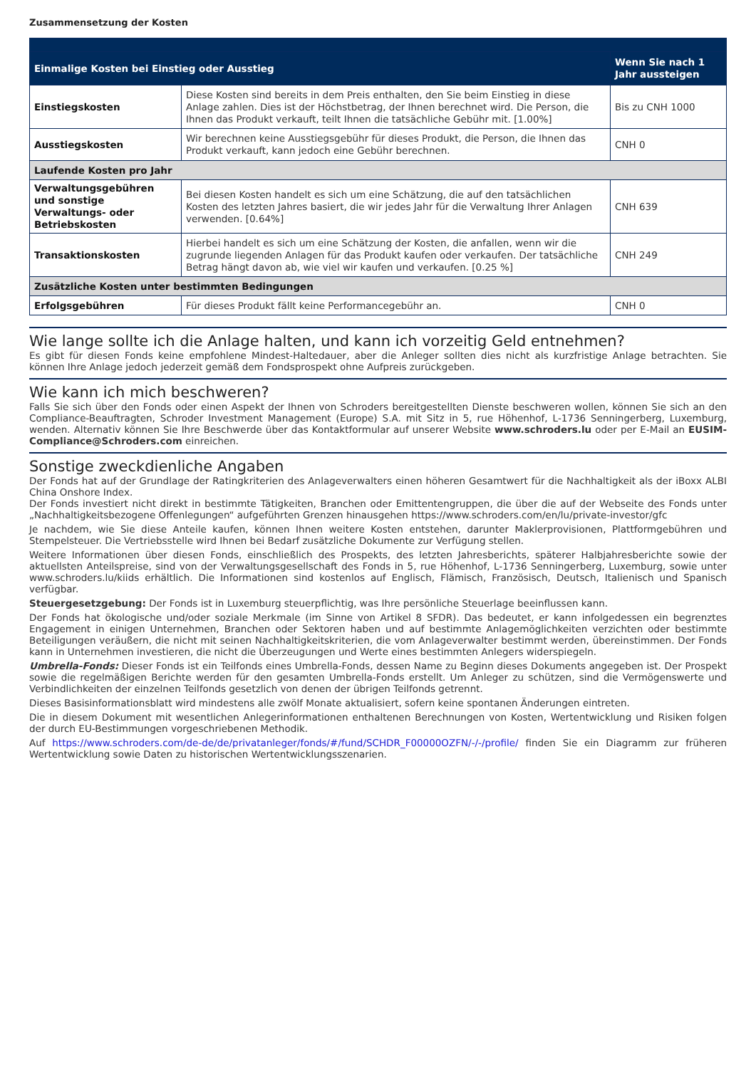Zusammensetzung der Kosten
| Einmalige Kosten bei Einstieg oder Ausstieg | | Wenn Sie nach 1 Jahr aussteigen |
| --- | --- | --- |
| Einstiegskosten | Diese Kosten sind bereits in dem Preis enthalten, den Sie beim Einstieg in diese Anlage zahlen. Dies ist der Höchstbetrag, der Ihnen berechnet wird. Die Person, die Ihnen das Produkt verkauft, teilt Ihnen die tatsächliche Gebühr mit. [1.00%] | Bis zu CNH 1000 |
| Ausstiegskosten | Wir berechnen keine Ausstiegsgebühr für dieses Produkt, die Person, die Ihnen das Produkt verkauft, kann jedoch eine Gebühr berechnen. | CNH 0 |
| Laufende Kosten pro Jahr | | |
| Verwaltungsgebühren und sonstige Verwaltungs- oder Betriebskosten | Bei diesen Kosten handelt es sich um eine Schätzung, die auf den tatsächlichen Kosten des letzten Jahres basiert, die wir jedes Jahr für die Verwaltung Ihrer Anlagen verwenden. [0.64%] | CNH 639 |
| Transaktionskosten | Hierbei handelt es sich um eine Schätzung der Kosten, die anfallen, wenn wir die zugrunde liegenden Anlagen für das Produkt kaufen oder verkaufen. Der tatsächliche Betrag hängt davon ab, wie viel wir kaufen und verkaufen. [0.25 %] | CNH 249 |
| Zusätzliche Kosten unter bestimmten Bedingungen | | |
| Erfolgsgebühren | Für dieses Produkt fällt keine Performancegebühr an. | CNH 0 |
Wie lange sollte ich die Anlage halten, und kann ich vorzeitig Geld entnehmen?
Es gibt für diesen Fonds keine empfohlene Mindest-Haltedauer, aber die Anleger sollten dies nicht als kurzfristige Anlage betrachten. Sie können Ihre Anlage jedoch jederzeit gemäß dem Fondsprospekt ohne Aufpreis zurückgeben.
Wie kann ich mich beschweren?
Falls Sie sich über den Fonds oder einen Aspekt der Ihnen von Schroders bereitgestellten Dienste beschweren wollen, können Sie sich an den Compliance-Beauftragten, Schroder Investment Management (Europe) S.A. mit Sitz in 5, rue Höhenhof, L-1736 Senningerberg, Luxemburg, wenden. Alternativ können Sie Ihre Beschwerde über das Kontaktformular auf unserer Website www.schroders.lu oder per E-Mail an EUSIM-Compliance@Schroders.com einreichen.
Sonstige zweckdienliche Angaben
Der Fonds hat auf der Grundlage der Ratingkriterien des Anlageverwalters einen höheren Gesamtwert für die Nachhaltigkeit als der iBoxx ALBI China Onshore Index.
Der Fonds investiert nicht direkt in bestimmte Tätigkeiten, Branchen oder Emittentengruppen, die über die auf der Webseite des Fonds unter „Nachhaltigkeitsbezogene Offenlegungen“ aufgeführten Grenzen hinausgehen https://www.schroders.com/en/lu/private-investor/gfc
Je nachdem, wie Sie diese Anteile kaufen, können Ihnen weitere Kosten entstehen, darunter Maklerprovisionen, Plattformgebühren und Stempelsteuer. Die Vertriebsstelle wird Ihnen bei Bedarf zusätzliche Dokumente zur Verfügung stellen.
Weitere Informationen über diesen Fonds, einschließlich des Prospekts, des letzten Jahresberichts, späterer Halbjahresberichte sowie der aktuellsten Anteilspreise, sind von der Verwaltungsgesellschaft des Fonds in 5, rue Höhenhof, L-1736 Senningerberg, Luxemburg, sowie unter www.schroders.lu/kiids erhältlich. Die Informationen sind kostenlos auf Englisch, Flämisch, Französisch, Deutsch, Italienisch und Spanisch verfügbar.
Steuergesetzgebung: Der Fonds ist in Luxemburg steuerpflichtig, was Ihre persönliche Steuerlage beeinflussen kann.
Der Fonds hat ökologische und/oder soziale Merkmale (im Sinne von Artikel 8 SFDR). Das bedeutet, er kann infolgedessen ein begrenztes Engagement in einigen Unternehmen, Branchen oder Sektoren haben und auf bestimmte Anlagemöglichkeiten verzichten oder bestimmte Beteiligungen veräußern, die nicht mit seinen Nachhaltigkeitskriterien, die vom Anlageverwalter bestimmt werden, übereinstimmen. Der Fonds kann in Unternehmen investieren, die nicht die Überzeugungen und Werte eines bestimmten Anlegers widerspiegeln.
Umbrella-Fonds: Dieser Fonds ist ein Teilfonds eines Umbrella-Fonds, dessen Name zu Beginn dieses Dokuments angegeben ist. Der Prospekt sowie die regelmäßigen Berichte werden für den gesamten Umbrella-Fonds erstellt. Um Anleger zu schützen, sind die Vermögenswerte und Verbindlichkeiten der einzelnen Teilfonds gesetzlich von denen der übrigen Teilfonds getrennt.
Dieses Basisinformationsblatt wird mindestens alle zwölf Monate aktualisiert, sofern keine spontanen Änderungen eintreten.
Die in diesem Dokument mit wesentlichen Anlegerinformationen enthaltenen Berechnungen von Kosten, Wertentwicklung und Risiken folgen der durch EU-Bestimmungen vorgeschriebenen Methodik.
Auf https://www.schroders.com/de-de/de/privatanleger/fonds/#/fund/SCHDR_F00000OZFN/-/-/profile/ finden Sie ein Diagramm zur früheren Wertentwicklung sowie Daten zu historischen Wertentwicklungsszenarien.